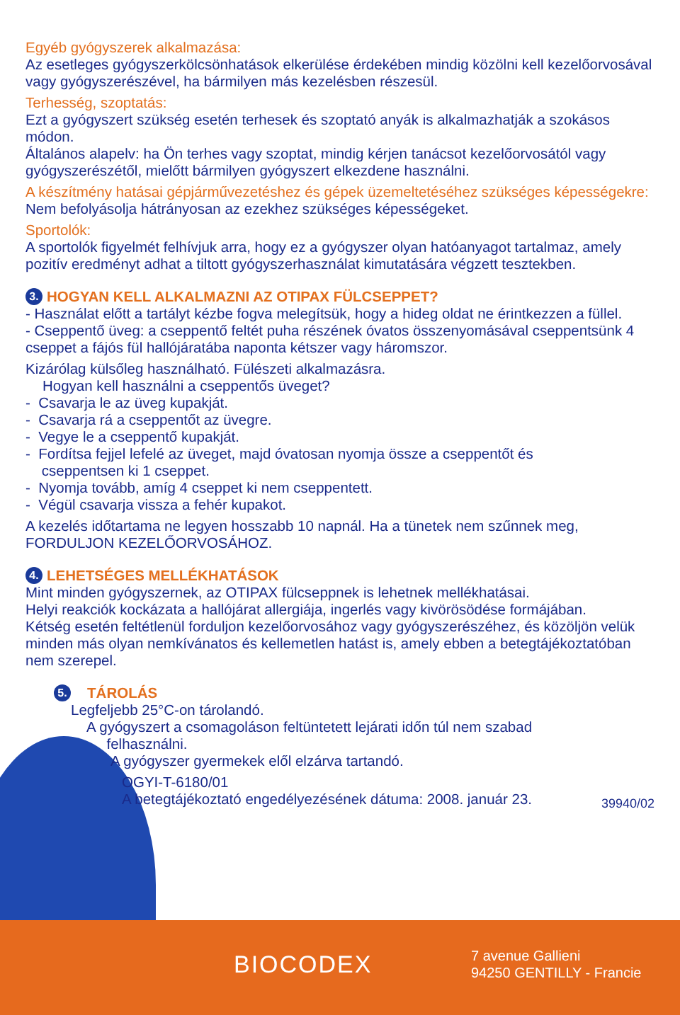Egyéb gyógyszerek alkalmazása:
Az esetleges gyógyszerkölcsönhatások elkerülése érdekében mindig közölni kell kezelőorvosával vagy gyógyszerészével, ha bármilyen más kezelésben részesül.
Terhesség, szoptatás:
Ezt a gyógyszert szükség esetén terhesek és szoptató anyák is alkalmazhatják a szokásos módon.
Általános alapelv: ha Ön terhes vagy szoptat, mindig kérjen tanácsot kezelőorvosától vagy gyógyszerészétől, mielőtt bármilyen gyógyszert elkezdene használni.
A készítmény hatásai gépjárművezetéshez és gépek üzemeltetéséhez szükséges képességekre:
Nem befolyásolja hátrányosan az ezekhez szükséges képességeket.
Sportolók:
A sportolók figyelmét felhívjuk arra, hogy ez a gyógyszer olyan hatóanyagot tartalmaz, amely pozitív eredményt adhat a tiltott gyógyszerhasználat kimutatására végzett tesztekben.
3. HOGYAN KELL ALKALMAZNI AZ OTIPAX FÜLCSEPPET?
- Használat előtt a tartályt kézbe fogva melegítsük, hogy a hideg oldat ne érintkezzen a füllel.
- Cseppentő üveg: a cseppentő feltét puha részének óvatos összenyomásával cseppentsünk 4 cseppet a fájós fül hallójáratába naponta kétszer vagy háromszor.
Kizárólag külsőleg használható. Fülészeti alkalmazásra.
Hogyan kell használni a cseppentős üveget?
- Csavarja le az üveg kupakját.
- Csavarja rá a cseppentőt az üvegre.
- Vegye le a cseppentő kupakját.
- Fordítsa fejjel lefelé az üveget, majd óvatosan nyomja össze a cseppentőt és
cseppentsen ki 1 cseppet.
- Nyomja tovább, amíg 4 cseppet ki nem cseppentett.
- Végül csavarja vissza a fehér kupakot.
A kezelés időtartama ne legyen hosszabb 10 napnál. Ha a tünetek nem szűnnek meg, FORDULJON KEZELŐORVOSÁHOZ.
4. LEHETSÉGES MELLÉKHATÁSOK
Mint minden gyógyszernek, az OTIPAX fülcseppnek is lehetnek mellékhatásai.
Helyi reakciók kockázata a hallójárat allergiája, ingerlés vagy kivörösödése formájában.
Kétség esetén feltétlenül forduljon kezelőorvosához vagy gyógyszerészéhez, és közöljön velük minden más olyan nemkívánatos és kellemetlen hatást is, amely ebben a betegtájékoztatóban nem szerepel.
5. TÁROLÁS
Legfeljebb 25°C-on tárolandó.
A gyógyszert a csomagoláson feltüntetett lejárati időn túl nem szabad
felhasználni.
A gyógyszer gyermekek elől elzárva tartandó.
OGYI-T-6180/01
A betegtájékoztató engedélyezésének dátuma: 2008. január 23. 39940/02
BIOCODEX
7 avenue Gallieni
94250 GENTILLY - Francie